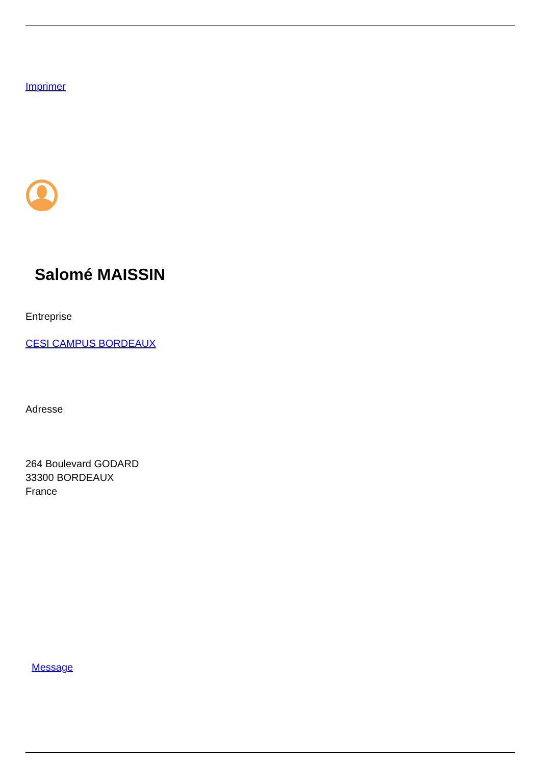Imprimer
Salomé MAISSIN
Entreprise
CESI CAMPUS BORDEAUX
Adresse
264 Boulevard GODARD
33300 BORDEAUX
France
Message